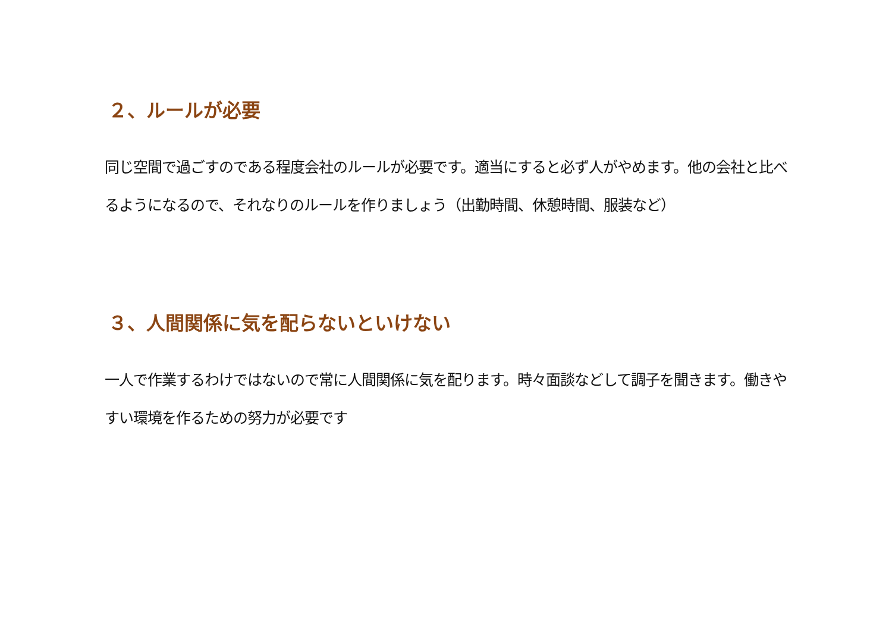２、ルールが必要
同じ空間で過ごすのである程度会社のルールが必要です。適当にすると必ず人がやめます。他の会社と比べるようになるので、それなりのルールを作りましょう（出勤時間、休憩時間、服装など）
３、人間関係に気を配らないといけない
一人で作業するわけではないので常に人間関係に気を配ります。時々面談などして調子を聞きます。働きやすい環境を作るための努力が必要です